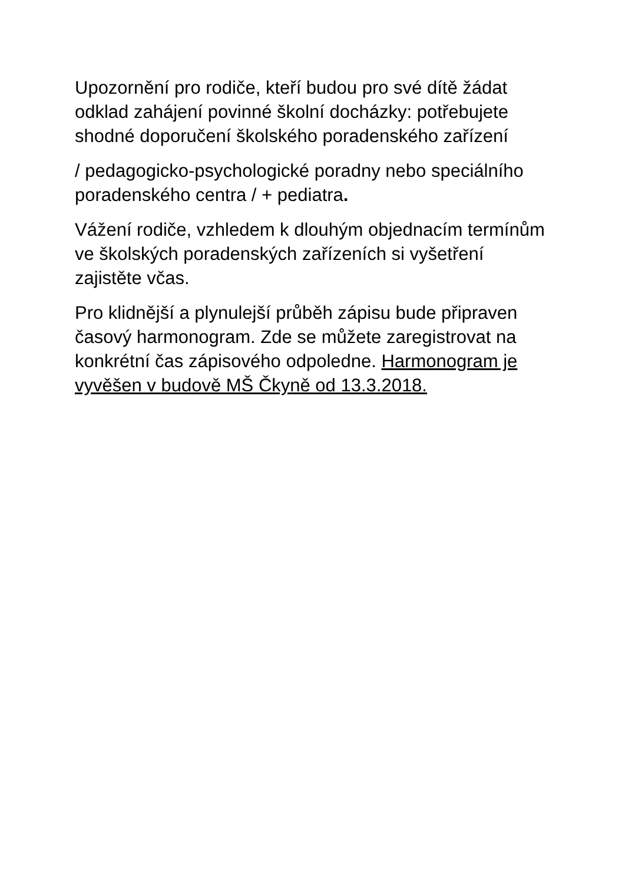Upozornění pro rodiče, kteří budou pro své dítě žádat odklad zahájení povinné školní docházky: potřebujete shodné doporučení školského poradenského zařízení
/ pedagogicko-psychologické poradny nebo speciálního poradenského centra / + pediatra.
Vážení rodiče, vzhledem k dlouhým objednacím termínům ve školských poradenských zařízeních si vyšetření zajistěte včas.
Pro klidnější a plynulejší průběh zápisu bude připraven časový harmonogram. Zde se můžete zaregistrovat na konkrétní čas zápisového odpoledne. Harmonogram je vyvěšen v budově MŠ Čkyně od 13.3.2018.